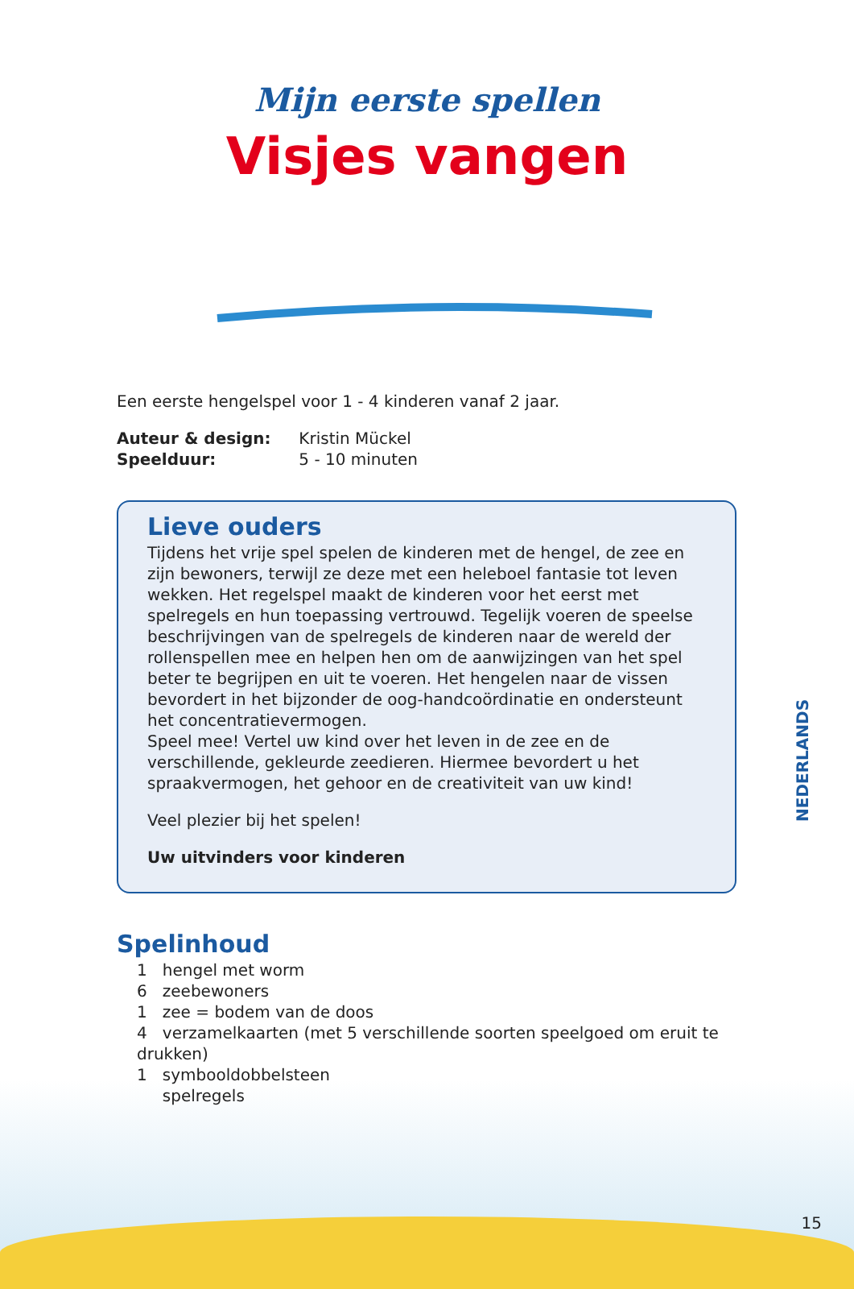Mijn eerste spellen
Visjes vangen
Een eerste hengelspel voor 1 - 4 kinderen vanaf 2 jaar.
Auteur & design: Kristin Mückel
Speelduur: 5 - 10 minuten
Lieve ouders
Tijdens het vrije spel spelen de kinderen met de hengel, de zee en zijn bewoners, terwijl ze deze met een heleboel fantasie tot leven wekken. Het regelspel maakt de kinderen voor het eerst met spelregels en hun toepassing vertrouwd. Tegelijk voeren de speelse beschrijvingen van de spelregels de kinderen naar de wereld der rollenspellen mee en helpen hen om de aanwijzingen van het spel beter te begrijpen en uit te voeren. Het hengelen naar de vissen bevordert in het bijzonder de oog-handcoördinatie en ondersteunt het concentratievermogen.
Speel mee! Vertel uw kind over het leven in de zee en de verschillende, gekleurde zeedieren. Hiermee bevordert u het spraakvermogen, het gehoor en de creativiteit van uw kind!
Veel plezier bij het spelen!
Uw uitvinders voor kinderen
Spelinhoud
1 hengel met worm
6 zeebewoners
1 zee = bodem van de doos
4 verzamelkaarten (met 5 verschillende soorten speelgoed om eruit te drukken)
1 symbooldobbelsteen
spelregels
NEDERLANDS
15